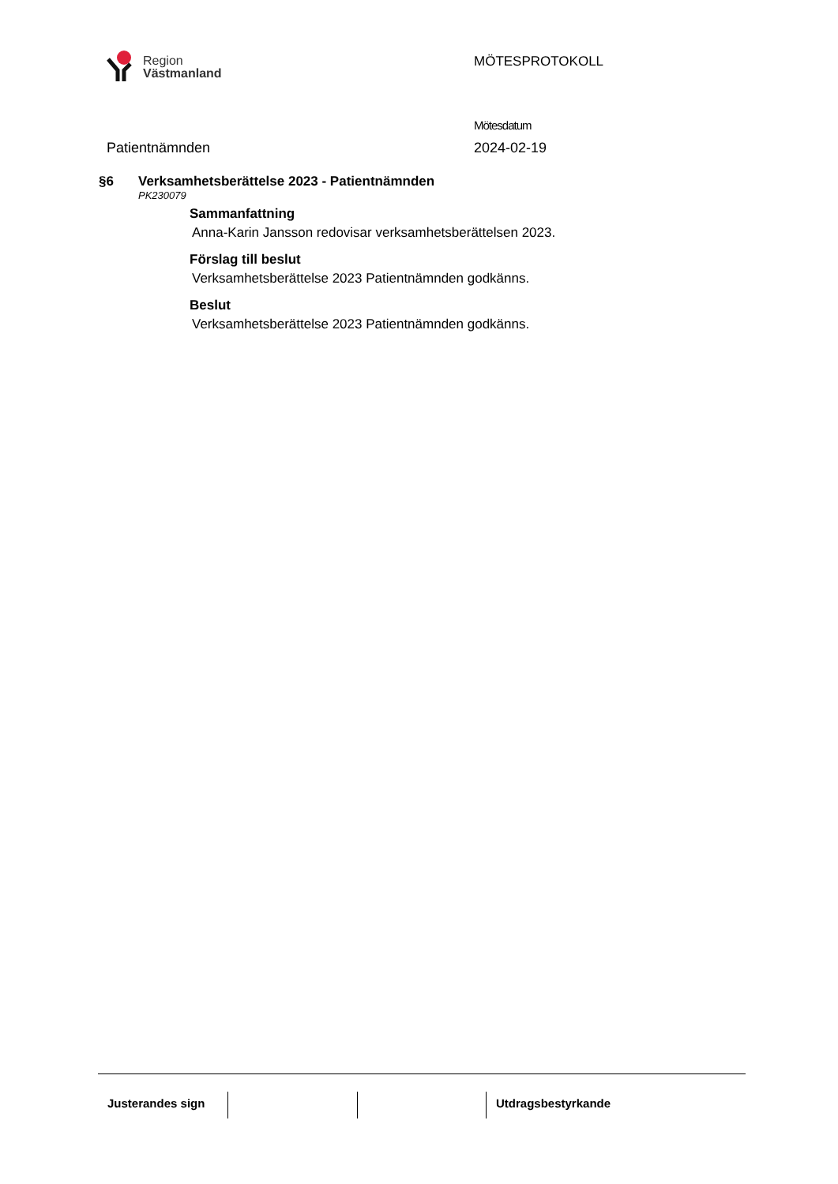Region
Västmanland
MÖTESPROTOKOLL
Mötesdatum
Patientnämnden 2024-02-19
§6 Verksamhetsberättelse 2023 - Patientnämnden
PK230079
Sammanfattning
Anna-Karin Jansson redovisar verksamhetsberättelsen 2023.
Förslag till beslut
Verksamhetsberättelse 2023 Patientnämnden godkänns.
Beslut
Verksamhetsberättelse 2023 Patientnämnden godkänns.
Justerandes sign
Utdragsbestyrkande